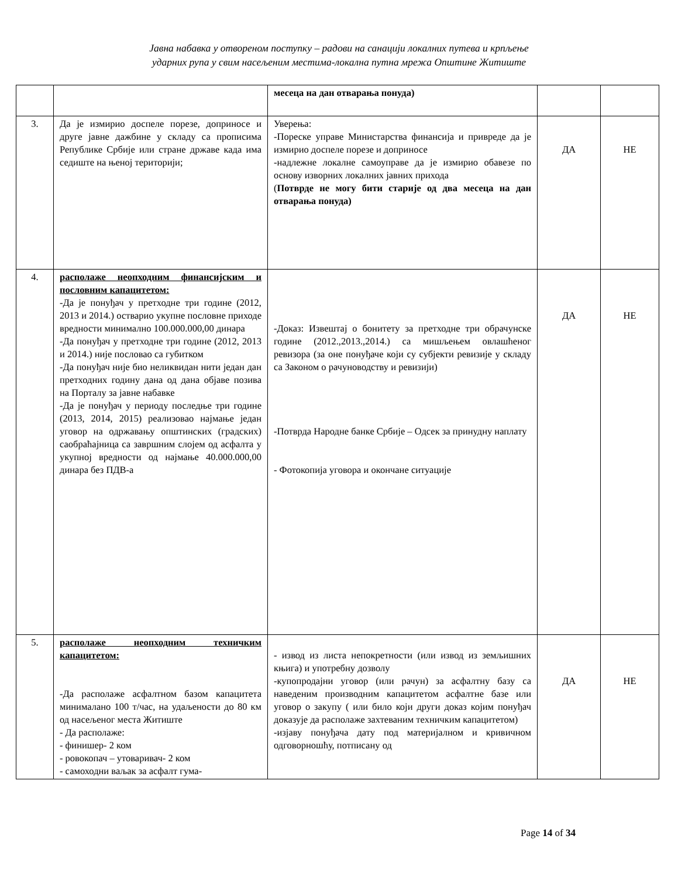Јавна набавка у отвореном поступку – радови на санацији локалних путева и крпљење
ударних рупа у свим насељеним местима-локална путна мрежа Општине Житиште
| | | месеца на дан отварања понуда) | | |
| 3. | Да је измирио доспеле порезе, доприносе и друге јавне дажбине у складу са прописима Републике Србије или стране државе када има седиште на њеној територији; | Уверења: -Пореске управе Министарства финансија и привреде да је измирио доспеле порезе и доприносе -надлежне локалне самоуправе да је измирио обавезе по основу изворних локалних јавних прихода ( Потврде не могу бити старије од два месеца на дан отварања понуда) | ДА | НЕ |
| 4. | располаже неопходним финансијским и пословним капацитетом: -Да је понуђач у претходне три године (2012, 2013 и 2014.) остварио укупне пословне приходе вредности минимално 100.000.000,00 динара -Да понуђач у претходне три године (2012, 2013 и 2014.) није пословао са губитком -Да понуђач није био неликвидан нити један дан претходних годину дана од дана објаве позива на Порталу за јавне набавке -Да је понуђач у периоду последње три године (2013, 2014, 2015) реализовао најмање један уговор на одржавању општинских (градских) саобраћајница са завршним слојем од асфалта у укупној вредности од најмање 40.000.000,00 динара без ПДВ-а | -Доказ: Извештај о бонитету за претходне три обрачунске године (2012.,2013.,2014.) са мишљењем овлашћеног ревизора (за оне понуђаче који су субјекти ревизије у складу са Законом о рачуноводству и ревизији) -Потврда Народне банке Србије – Одсек за принудну наплату - Фотокопија уговора и окончане ситуације | ДА | НЕ |
| 5. | располаже неопходним техничким капацитетом: -Да располаже асфалтном базом капацитета минималано 100 т/час, на удаљености до 80 км од насељеног места Житиште - Да располаже: - финишер- 2 ком - ровокопач – утоваривач- 2 ком - самоходни ваљак за асфалт гума- | - извод из листа непокретности (или извод из земљишних књига) и употребну дозволу -купопродајни уговор (или рачун) за асфалтну базу са наведеним производним капацитетом асфалтне базе или уговор о закупу ( или било који други доказ којим понуђач доказује да располаже захтеваним техничким капацитетом) -изјаву понуђача дату под материјалном и кривичном одговорношћу, потписану од | ДА | НЕ |
Page 14 of 34